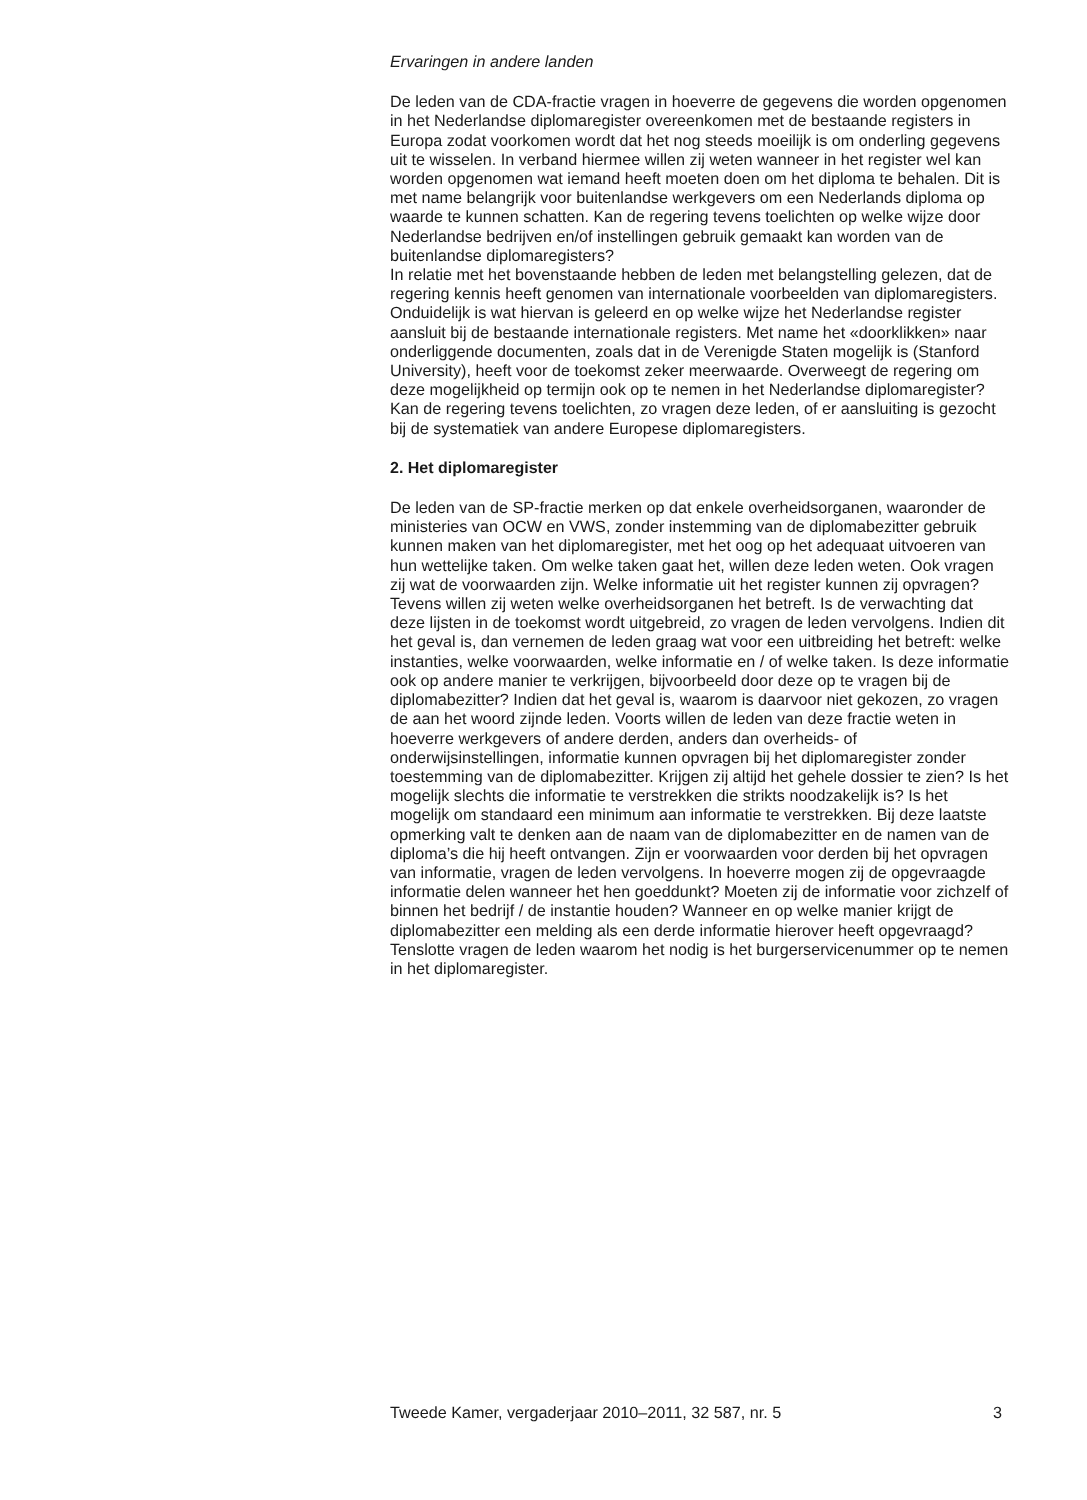Ervaringen in andere landen
De leden van de CDA-fractie vragen in hoeverre de gegevens die worden opgenomen in het Nederlandse diplomaregister overeenkomen met de bestaande registers in Europa zodat voorkomen wordt dat het nog steeds moeilijk is om onderling gegevens uit te wisselen. In verband hiermee willen zij weten wanneer in het register wel kan worden opgenomen wat iemand heeft moeten doen om het diploma te behalen. Dit is met name belangrijk voor buitenlandse werkgevers om een Nederlands diploma op waarde te kunnen schatten. Kan de regering tevens toelichten op welke wijze door Nederlandse bedrijven en/of instellingen gebruik gemaakt kan worden van de buitenlandse diplomaregisters?
In relatie met het bovenstaande hebben de leden met belangstelling gelezen, dat de regering kennis heeft genomen van internationale voorbeelden van diplomaregisters. Onduidelijk is wat hiervan is geleerd en op welke wijze het Nederlandse register aansluit bij de bestaande internationale registers. Met name het «doorklikken» naar onderliggende documenten, zoals dat in de Verenigde Staten mogelijk is (Stanford University), heeft voor de toekomst zeker meerwaarde. Overweegt de regering om deze mogelijkheid op termijn ook op te nemen in het Nederlandse diplomaregister? Kan de regering tevens toelichten, zo vragen deze leden, of er aansluiting is gezocht bij de systematiek van andere Europese diplomaregisters.
2. Het diplomaregister
De leden van de SP-fractie merken op dat enkele overheidsorganen, waaronder de ministeries van OCW en VWS, zonder instemming van de diplomabezitter gebruik kunnen maken van het diplomaregister, met het oog op het adequaat uitvoeren van hun wettelijke taken. Om welke taken gaat het, willen deze leden weten. Ook vragen zij wat de voorwaarden zijn. Welke informatie uit het register kunnen zij opvragen? Tevens willen zij weten welke overheidsorganen het betreft. Is de verwachting dat deze lijsten in de toekomst wordt uitgebreid, zo vragen de leden vervolgens. Indien dit het geval is, dan vernemen de leden graag wat voor een uitbreiding het betreft: welke instanties, welke voorwaarden, welke informatie en / of welke taken. Is deze informatie ook op andere manier te verkrijgen, bijvoorbeeld door deze op te vragen bij de diplomabezitter? Indien dat het geval is, waarom is daarvoor niet gekozen, zo vragen de aan het woord zijnde leden. Voorts willen de leden van deze fractie weten in hoeverre werkgevers of andere derden, anders dan overheids- of onderwijsinstellingen, informatie kunnen opvragen bij het diplomaregister zonder toestemming van de diplomabezitter. Krijgen zij altijd het gehele dossier te zien? Is het mogelijk slechts die informatie te verstrekken die strikts noodzakelijk is? Is het mogelijk om standaard een minimum aan informatie te verstrekken. Bij deze laatste opmerking valt te denken aan de naam van de diplomabezitter en de namen van de diploma’s die hij heeft ontvangen. Zijn er voorwaarden voor derden bij het opvragen van informatie, vragen de leden vervolgens. In hoeverre mogen zij de opgevraagde informatie delen wanneer het hen goeddunkt? Moeten zij de informatie voor zichzelf of binnen het bedrijf / de instantie houden? Wanneer en op welke manier krijgt de diplomabezitter een melding als een derde informatie hierover heeft opgevraagd? Tenslotte vragen de leden waarom het nodig is het burgerservicenummer op te nemen in het diplomaregister.
Tweede Kamer, vergaderjaar 2010–2011, 32 587, nr. 5 3